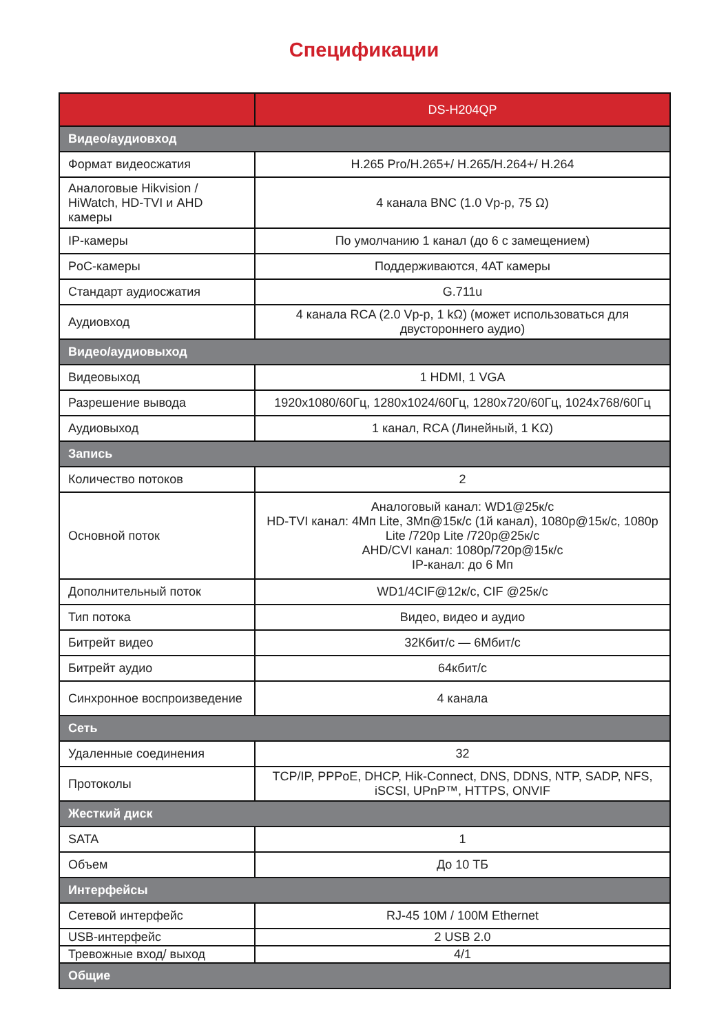Спецификации
| | DS-H204QP |
| --- | --- |
| Видео/аудиовход | |
| Формат видеосжатия | H.265 Pro/H.265+/ H.265/H.264+/ H.264 |
| Аналоговые Hikvision / HiWatch, HD-TVI и AHD камеры | 4 канала BNC (1.0 Vp-p, 75 Ω) |
| IP-камеры | По умолчанию 1 канал (до 6 с замещением) |
| PoC-камеры | Поддерживаются, 4AT камеры |
| Стандарт аудиосжатия | G.711u |
| Аудиовход | 4 канала RCA (2.0 Vp-p, 1 kΩ) (может использоваться для двустороннего аудио) |
| Видео/аудиовыход | |
| Видеовыход | 1 HDMI, 1 VGA |
| Разрешение вывода | 1920x1080/60Гц, 1280x1024/60Гц, 1280x720/60Гц, 1024x768/60Гц |
| Аудиовыход | 1 канал, RCA (Линейный, 1 KΩ) |
| Запись | |
| Количество потоков | 2 |
| Основной поток | Аналоговый канал: WD1@25к/с HD-TVI канал: 4Мп Lite, 3Мп@15к/с (1й канал), 1080p@15к/с, 1080p Lite /720p Lite /720p@25к/с AHD/CVI канал: 1080p/720p@15к/с IP-канал: до 6 Мп |
| Дополнительный поток | WD1/4CIF@12к/с, CIF @25к/с |
| Тип потока | Видео, видео и аудио |
| Битрейт видео | 32Кбит/с — 6Мбит/с |
| Битрейт аудио | 64кбит/с |
| Синхронное воспроизведение | 4 канала |
| Сеть | |
| Удаленные соединения | 32 |
| Протоколы | TCP/IP, PPPoE, DHCP, Hik-Connect, DNS, DDNS, NTP, SADP, NFS, iSCSI, UPnP™, HTTPS, ONVIF |
| Жесткий диск | |
| SATA | 1 |
| Объем | До 10 ТБ |
| Интерфейсы | |
| Сетевой интерфейс | RJ-45 10M / 100M Ethernet |
| USB-интерфейс | 2 USB 2.0 |
| Тревожные вход/ выход | 4/1 |
| Общие | |